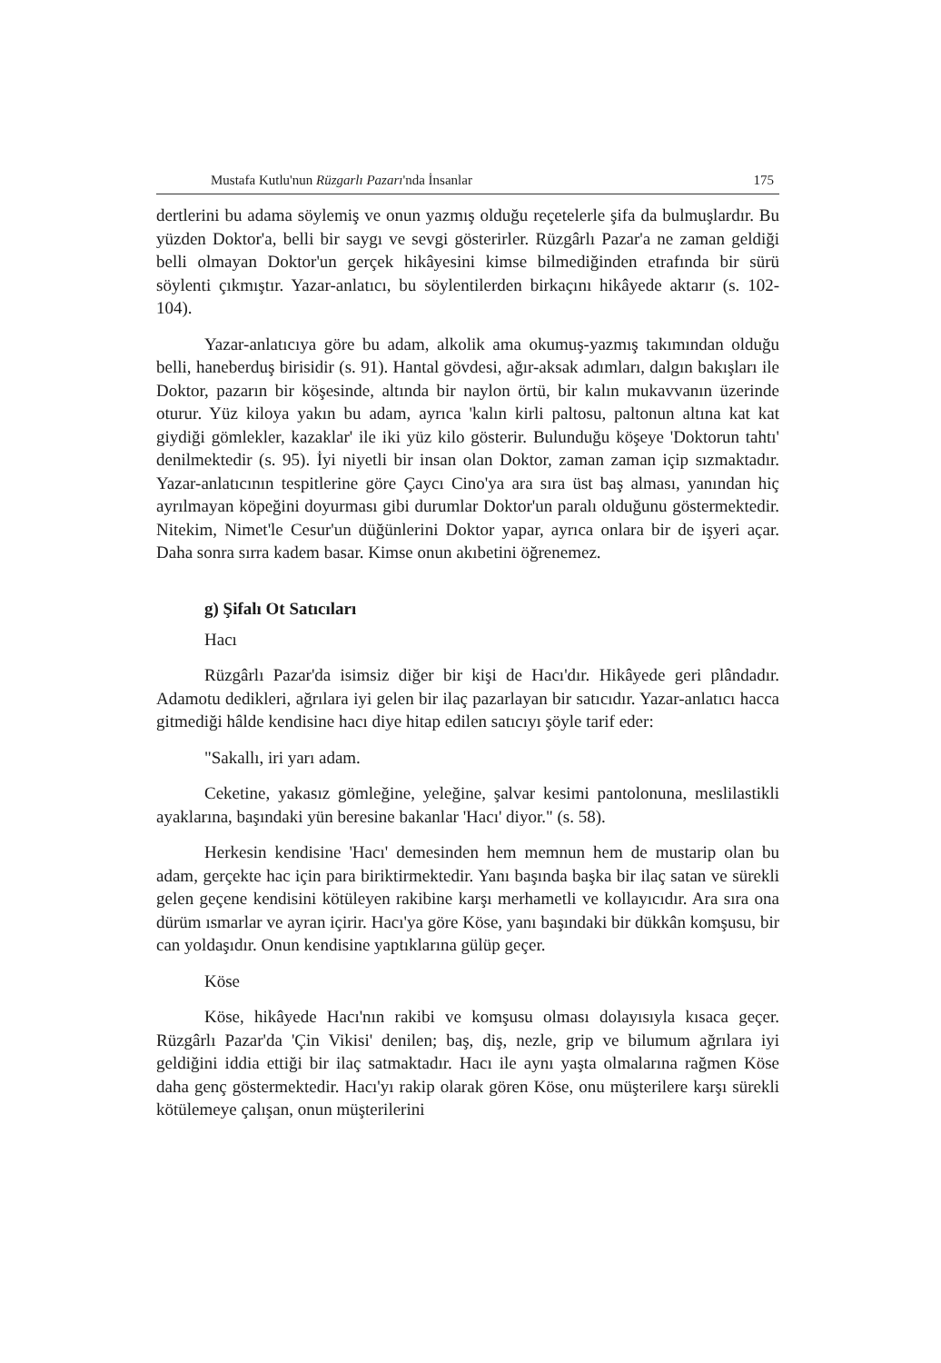Mustafa Kutlu'nun Rüzgarlı Pazarı'nda İnsanlar 175
dertlerini bu adama söylemiş ve onun yazmış olduğu reçetelerle şifa da bulmuşlardır. Bu yüzden Doktor'a, belli bir saygı ve sevgi gösterirler. Rüzgârlı Pazar'a ne zaman geldiği belli olmayan Doktor'un gerçek hikâyesini kimse bilmediğinden etrafında bir sürü söylenti çıkmıştır. Yazar-anlatıcı, bu söylentilerden birkaçını hikâyede aktarır (s. 102-104).
Yazar-anlatıcıya göre bu adam, alkolik ama okumuş-yazmış takımından olduğu belli, haneberduş birisidir (s. 91). Hantal gövdesi, ağır-aksak adımları, dalgın bakışları ile Doktor, pazarın bir köşesinde, altında bir naylon örtü, bir kalın mukavvanın üzerinde oturur. Yüz kiloya yakın bu adam, ayrıca 'kalın kirli paltosu, paltonun altına kat kat giydiği gömlekler, kazaklar' ile iki yüz kilo gösterir. Bulunduğu köşeye 'Doktorun tahtı' denilmektedir (s. 95). İyi niyetli bir insan olan Doktor, zaman zaman içip sızmaktadır. Yazar-anlatıcının tespitlerine göre Çaycı Cino'ya ara sıra üst baş alması, yanından hiç ayrılmayan köpeğini doyurması gibi durumlar Doktor'un paralı olduğunu göstermektedir. Nitekim, Nimet'le Cesur'un düğünlerini Doktor yapar, ayrıca onlara bir de işyeri açar. Daha sonra sırra kadem basar. Kimse onun akıbetini öğrenemez.
g) Şifalı Ot Satıcıları
Hacı
Rüzgârlı Pazar'da isimsiz diğer bir kişi de Hacı'dır. Hikâyede geri plândadır. Adamotu dedikleri, ağrılara iyi gelen bir ilaç pazarlayan bir satıcıdır. Yazar-anlatıcı hacca gitmediği hâlde kendisine hacı diye hitap edilen satıcıyı şöyle tarif eder:
"Sakallı, iri yarı adam.
Ceketine, yakasız gömleğine, yeleğine, şalvar kesimi pantolonuna, meslilastikli ayaklarına, başındaki yün beresine bakanlar 'Hacı' diyor." (s. 58).
Herkesin kendisine 'Hacı' demesinden hem memnun hem de mustarip olan bu adam, gerçekte hac için para biriktirmektedir. Yanı başında başka bir ilaç satan ve sürekli gelen geçene kendisini kötüleyen rakibine karşı merhametli ve kollayıcıdır. Ara sıra ona dürüm ısmarlar ve ayran içirir. Hacı'ya göre Köse, yanı başındaki bir dükkân komşusu, bir can yoldaşıdır. Onun kendisine yaptıklarına gülüp geçer.
Köse
Köse, hikâyede Hacı'nın rakibi ve komşusu olması dolayısıyla kısaca geçer. Rüzgârlı Pazar'da 'Çin Vikisi' denilen; baş, diş, nezle, grip ve bilumum ağrılara iyi geldiğini iddia ettiği bir ilaç satmaktadır. Hacı ile aynı yaşta olmalarına rağmen Köse daha genç göstermektedir. Hacı'yı rakip olarak gören Köse, onu müşterilere karşı sürekli kötülemeye çalışan, onun müşterilerini